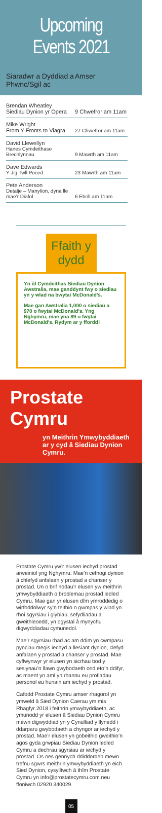Upcoming Events 2021
Siaradwr a Dyddiad a Phwnc/Sgil ac
Amser
| Brendan Wheatley Siediau Dynion yr Opera | 9 Chwefror am 11am |
| Mike Wright From Y Fronts to Viagra | 27 Chwefror am 11am |
| David Llewellyn Hanes Cymdeithaso Brechlynnau | 9 Mawrth am 11am |
| Dave Edwards Y Jig Twll Poced | 23 Mawrth am 11am |
| Pete Anderson Detalje – Manylion, dyna lle mae’r Diafol | 6 Ebrill am 11am |
Ffaith y dydd
Yn ôl Cymdeithas Siediau Dynion Awstralia, mae ganddynt fwy o siediau yn y wlad na bwytai McDonald’s.
Mae gan Awstralia 1,000 o siediau a 970 o fwytai McDonald’s. Yng Nghymru, mae yna 89 o fwytai McDonald’s. Rydym ar y ffordd!
Prostate Cymru
yn Meithrin Ymwybyddiaeth ar y cyd â Siediau Dynion Cymru.
Prostate Cymru yw’r elusen iechyd prostad arweiniol yng Nghymru. Mae’n cefnogi dynion â chlefyd anfalaen y prostad a chanser y prostad. Un o brif nodau’r elusen yw meithrin ymwybyddiaeth o broblemau prostad ledled Cymru. Mae gan yr elusen dîm ymroddedig o wirfoddolwyr sy’n teithio o gwmpas y wlad yn rhoi sgyrsiau i glybiau, sefydliadau a gweithleoedd, yn ogystal â mynychu digwyddiadau cymunedol.
Mae’r sgyrsiau rhad ac am ddim yn cwmpasu pynciau megis iechyd a lles­iant dynion, clefyd anfalaen y prostad a chanser y prostad. Mae cyflwynwyr yr elusen yn sicrhau bod y sesiynau’n llawn gwybodaeth ond eto’n ddifyr, ac maent yn aml yn rhannu eu profiadau personol eu hunain am iechyd y prostad.
Cafodd Prostate Cymru amser rhagorol yn ymweld â Sied Dynion Caerau ym mis Rhagfyr 2018 i feithrin ymwybyddiaeth, ac ymunodd yr elusen â Siediau Dynion Cymru mewn digwyddiad yn y Cynulliad y llynedd i ddarparu gwybodaeth a chyngor ar iechyd y prostad. Mae’r elusen yn gobeithio gweithio’n agos gyda grwpiau Siediau Dynion ledled Cymru a dechrau sgyrsiau ar iechyd y prostad. Os oes gennych ddiddordeb mewn trefnu sgwrs meithrin ymwybyddiaeth yn eich Sied Dynion, cysylltwch â thîm Prostate Cymru yn info@prostatecymru.com neu ffoniwch 02920 340029.
05